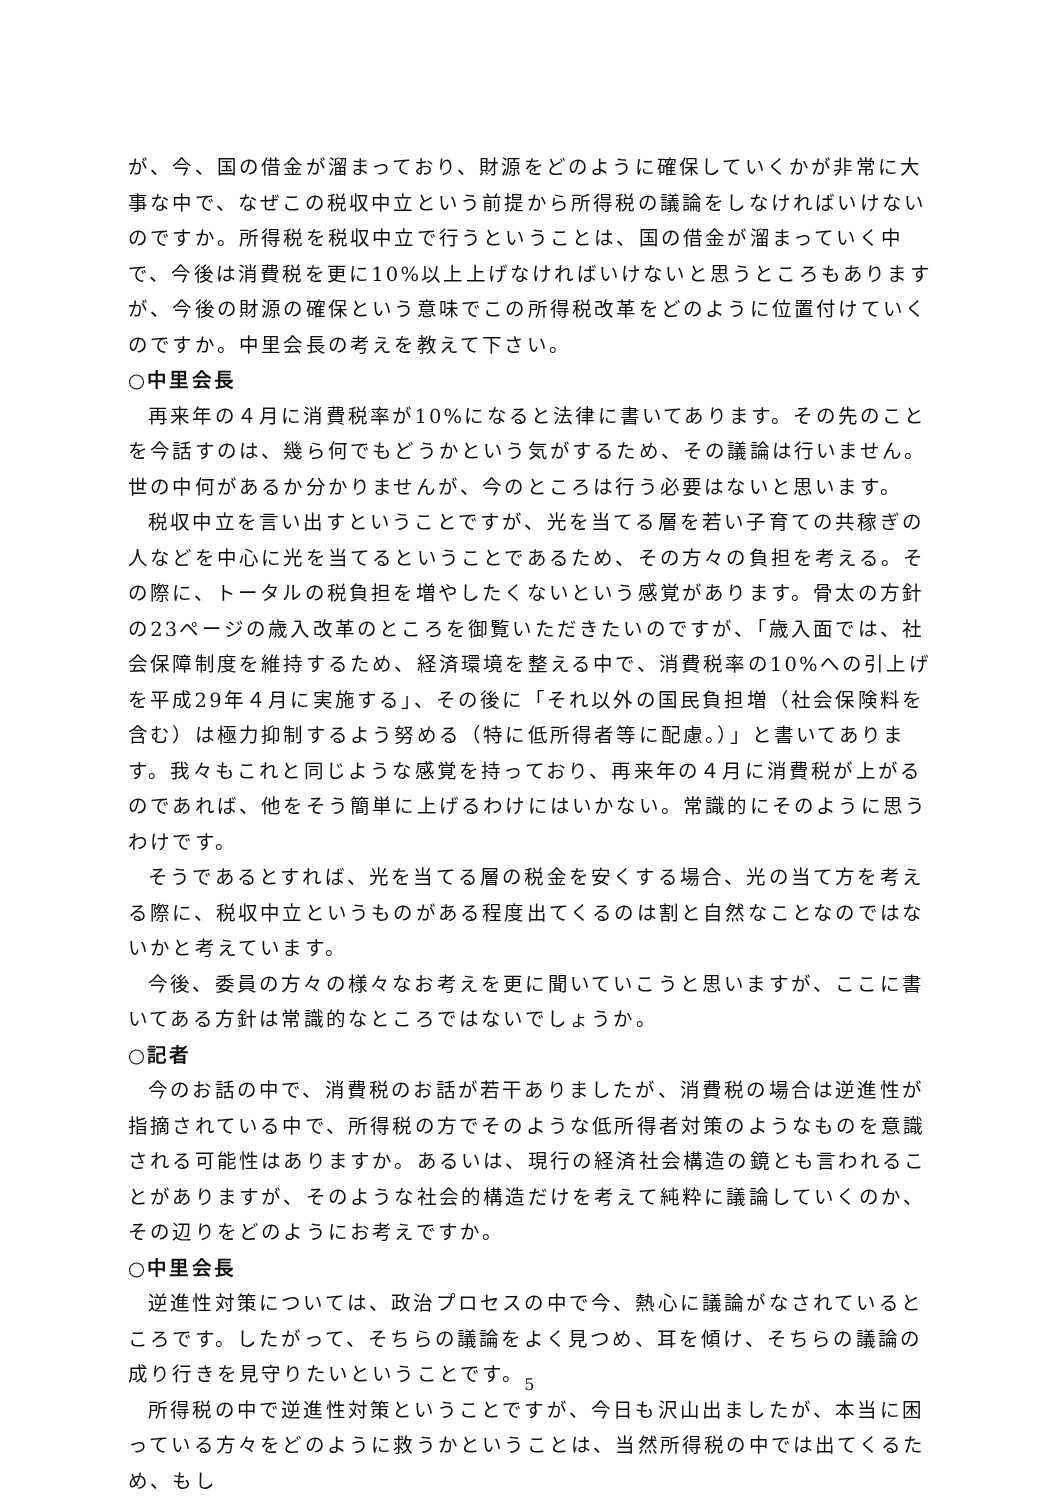が、今、国の借金が溜まっており、財源をどのように確保していくかが非常に大事な中で、なぜこの税収中立という前提から所得税の議論をしなければいけないのですか。所得税を税収中立で行うということは、国の借金が溜まっていく中で、今後は消費税を更に10%以上上げなければいけないと思うところもありますが、今後の財源の確保という意味でこの所得税改革をどのように位置付けていくのですか。中里会長の考えを教えて下さい。
○中里会長
再来年の４月に消費税率が10%になると法律に書いてあります。その先のことを今話すのは、幾ら何でもどうかという気がするため、その議論は行いません。世の中何があるか分かりませんが、今のところは行う必要はないと思います。
税収中立を言い出すということですが、光を当てる層を若い子育ての共稼ぎの人などを中心に光を当てるということであるため、その方々の負担を考える。その際に、トータルの税負担を増やしたくないという感覚があります。骨太の方針の23ページの歳入改革のところを御覧いただきたいのですが、「歳入面では、社会保障制度を維持するため、経済環境を整える中で、消費税率の10%への引上げを平成29年４月に実施する」、その後に「それ以外の国民負担増（社会保険料を含む）は極力抑制するよう努める（特に低所得者等に配慮。）」と書いてあります。我々もこれと同じような感覚を持っており、再来年の４月に消費税が上がるのであれば、他をそう簡単に上げるわけにはいかない。常識的にそのように思うわけです。
そうであるとすれば、光を当てる層の税金を安くする場合、光の当て方を考える際に、税収中立というものがある程度出てくるのは割と自然なことなのではないかと考えています。
今後、委員の方々の様々なお考えを更に聞いていこうと思いますが、ここに書いてある方針は常識的なところではないでしょうか。
○記者
今のお話の中で、消費税のお話が若干ありましたが、消費税の場合は逆進性が指摘されている中で、所得税の方でそのような低所得者対策のようなものを意識される可能性はありますか。あるいは、現行の経済社会構造の鏡とも言われることがありますが、そのような社会的構造だけを考えて純粋に議論していくのか、その辺りをどのようにお考えですか。
○中里会長
逆進性対策については、政治プロセスの中で今、熱心に議論がなされているところです。したがって、そちらの議論をよく見つめ、耳を傾け、そちらの議論の成り行きを見守りたいということです。
所得税の中で逆進性対策ということですが、今日も沢山出ましたが、本当に困っている方々をどのように救うかということは、当然所得税の中では出てくるため、もし
5